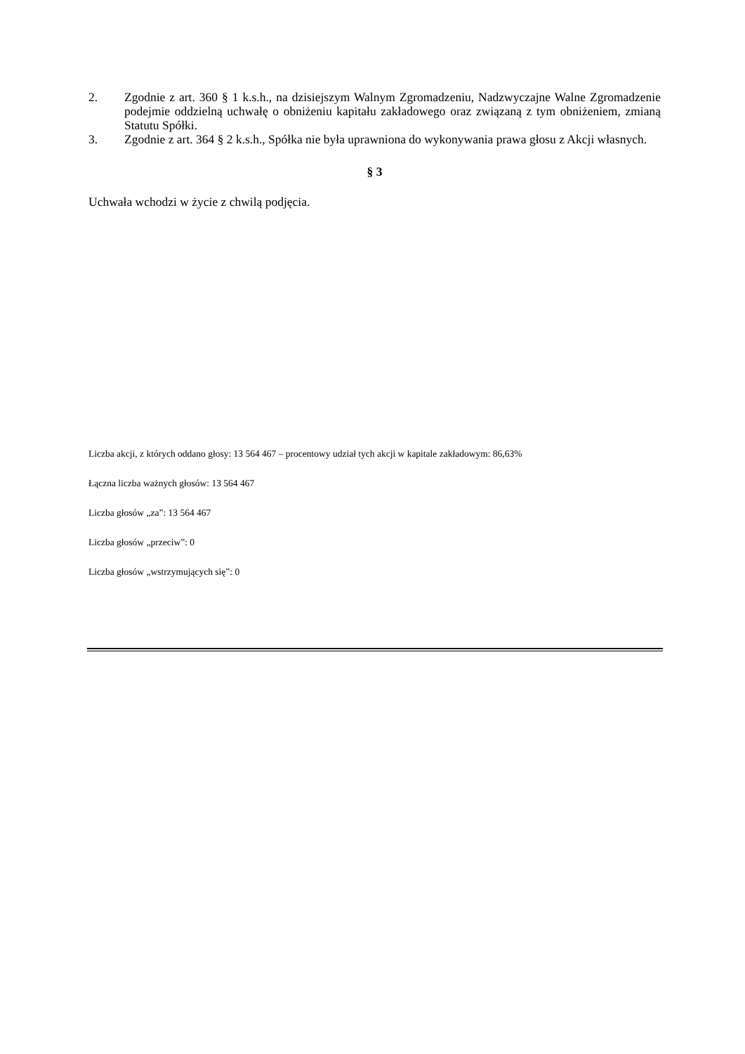2. Zgodnie z art. 360 § 1 k.s.h., na dzisiejszym Walnym Zgromadzeniu, Nadzwyczajne Walne Zgromadzenie podejmie oddzielną uchwałę o obniżeniu kapitału zakładowego oraz związaną z tym obniżeniem, zmianą Statutu Spółki.
3. Zgodnie z art. 364 § 2 k.s.h., Spółka nie była uprawniona do wykonywania prawa głosu z Akcji własnych.
§ 3
Uchwała wchodzi w życie z chwilą podjęcia.
Liczba akcji, z których oddano głosy: 13 564 467 – procentowy udział tych akcji w kapitale zakładowym: 86,63%
Łączna liczba ważnych głosów: 13 564 467
Liczba głosów „za”: 13 564 467
Liczba głosów „przeciw”: 0
Liczba głosów „wstrzymujących się”: 0